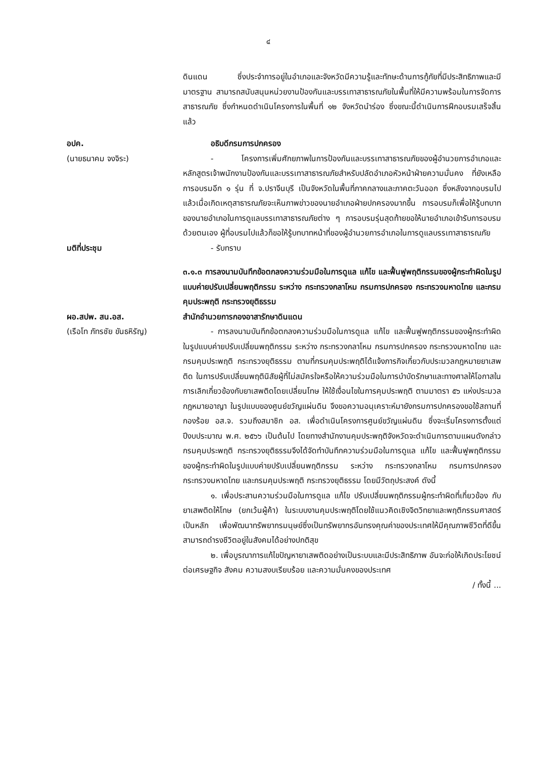๔
ดินแดน ซึ่งประจำการอยู่ในอำเภอและจังหวัดมีความรู้และทักษะด้านการกู้ภัยที่มีประสิทธิภาพและมีมาตรฐาน สามารถสนับสนุนหน่วยงานป้องกันและบรรเทาสาธารณภัยในพื้นที่ให้มีความพร้อมในการจัดการสาธารณภัย ซึ่งกำหนดดำเนินโครงการในพื้นที่ ๑๒ จังหวัดนำร่อง ซึ่งขณะนี้ดำเนินการฝึกอบรมเสร็จสิ้นแล้ว
อปค.
(นายธนาคม จงจิระ)
อธิบดีกรมการปกครอง
- โครงการเพิ่มศักยภาพในการป้องกันและบรรเทาสาธารณภัยของผู้อำนวยการอำเภอและหลักสูตรเจ้าพนักงานป้องกันและบรรเทาสาธารณภัยสำหรับปลัดอำเภอหัวหน้าฝ่ายความมั่นคง ที่ยังเหลือการอบรมอีก ๑ รุ่น ที่ จ.ปราจีนบุรี เป็นจังหวัดในพื้นที่ภาคกลางและภาคตะวันออก ซึ่งหลังจากอบรมไปแล้วเมื่อเกิดเหตุสาธารณภัยจะเห็นภาพข่าวของนายอำเภอฝ่ายปกครองมากขึ้น การอบรมก็เพื่อให้รู้บทบาทของนายอำเภอในการดูแลบรรเทาสาธารณภัยต่าง ๆ การอบรมรุ่นสุดท้ายขอให้นายอำเภอเข้ารับการอบรมด้วยตนเอง ผู้ที่อบรมไปแล้วก็ขอให้รู้บทบาทหน้าที่ของผู้อำนวยการอำเภอในการดูแลบรรเทาสาธารณภัย
มติที่ประชุม - รับทราบ
ผอ.สปพ. สน.อส.
(เรือโท ภัทรชัย ขันธหิรัญ)
๓.๑.๓ การลงนามบันทึกข้อตกลงความร่วมมือในการดูแล แก้ไข และฟื้นฟูพฤติกรรมของผู้กระทำผิดในรูปแบบค่ายปรับเปลี่ยนพฤติกรรม ระหว่าง กระทรวงกลาโหม กรมการปกครอง กระทรวงมหาดไทย และกรมคุมประพฤติ กระทรวงยุติธรรม
สำนักอำนวยการกองอาสารักษาดินแดน
- การลงนามบันทึกข้อตกลงความร่วมมือในการดูแล แก้ไข และฟื้นฟูพฤติกรรมของผู้กระทำผิดในรูปแบบค่ายปรับเปลี่ยนพฤติกรรม ระหว่าง กระทรวงกลาโหม กรมการปกครอง กระทรวงมหาดไทย และกรมคุมประพฤติ กระทรวงยุติธรรม ตามที่กรมคุมประพฤติได้แจ้งภารกิจเกี่ยวกับประมวลกฎหมายยาเสพติด ในการปรับเปลี่ยนพฤตินิสัยผู้ที่ไม่สมัครใจหรือให้ความร่วมมือในการบำบัดรักษาและทางศาลให้โอกาสในการเลิกเกี่ยวข้องกับยาเสพติดโดยเปลี่ยนโทษ ให้ใช้เงื่อนไขในการคุมประพฤติ ตามมาตรา ๕๖ แห่งประมวลกฎหมายอาญา ในรูปแบบของศูนย์ขวัญแผ่นดิน จึงขอความอนุเคราะห์มายังกรมการปกครองขอใช้สถานที่กองร้อย อส.จ. รวมถึงสมาชิก อส. เพื่อดำเนินโครงการศูนย์ขวัญแผ่นดิน ซึ่งจะเริ่มโครงการตั้งแต่ปีงบประมาณ พ.ศ. ๒๕๖๖ เป็นต้นไป โดยทางสำนักงานคุมประพฤติจังหวัดจะดำเนินการตามแผนดังกล่าว กรมคุมประพฤติ กระทรวงยุติธรรมจึงได้จัดทำบันทึกความร่วมมือในการดูแล แก้ไข และฟื้นฟูพฤติกรรมของผู้กระทำผิดในรูปแบบค่ายปรับเปลี่ยนพฤติกรรม ระหว่าง กระทรวงกลาโหม กรมการปกครอง กระทรวงมหาดไทย และกรมคุมประพฤติ กระทรวงยุติธรรม โดยมีวัตถุประสงค์ ดังนี้
๑. เพื่อประสานความร่วมมือในการดูแล แก้ไข ปรับเปลี่ยนพฤติกรรมผู้กระทำผิดที่เกี่ยวข้อง กับยาเสพติดให้โทษ (ยกเว้นผู้ค้า) ในระบบงานคุมประพฤติโดยใช้แนวคิดเชิงจิตวิทยาและพฤติกรรมศาสตร์เป็นหลัก เพื่อพัฒนาทรัพยากรมนุษย์ซึ่งเป็นทรัพยากรอันทรงคุณค่าของประเทศให้มีคุณภาพชีวิตที่ดีขึ้น สามารถดำรงชีวิตอยู่ในสังคมได้อย่างปกติสุข
๒. เพื่อบูรณาการแก้ไขปัญหายาเสพติดอย่างเป็นระบบและมีประสิทธิภาพ อันจะก่อให้เกิดประโยชน์ต่อเศรษฐกิจ สังคม ความสงบเรียบร้อย และความมั่นคงของประเทศ
/ ทั้งนี้ ...